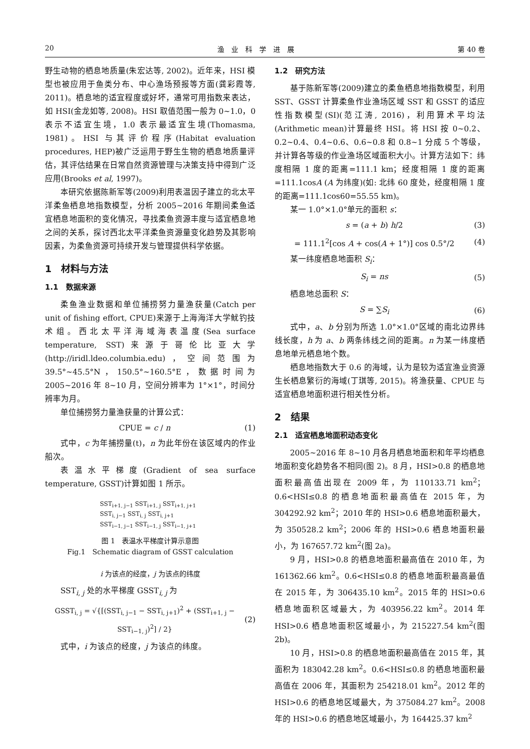20 渔　业　科　学　进　展 第 40 卷
野生动物的栖息地质量(朱宏达等, 2002)。近年来，HSI 模型也被应用于鱼类分布、中心渔场预报等方面(龚彩霞等, 2011)。栖息地的适宜程度或好坏，通常可用指数来表达，如 HSI(金龙如等, 2008)。HSI 取值范围一般为 0~1.0，0 表示不适宜生境，1.0 表示最适宜生境(Thomasma, 1981)。HSI 与其评价程序(Habitat evaluation procedures, HEP)被广泛运用于野生生物的栖息地质量评估，其评估结果在日常自然资源管理与决策支持中得到广泛应用(Brooks et al, 1997)。
本研究依据陈新军等(2009)利用表温因子建立的北太平洋柔鱼栖息地指数模型，分析 2005~2016 年期间柔鱼适宜栖息地面积的变化情况，寻找柔鱼资源丰度与适宜栖息地之间的关系，探讨西北太平洋柔鱼资源量变化趋势及其影响因素，为柔鱼资源可持续开发与管理提供科学依据。
1　材料与方法
1.1　数据来源
柔鱼渔业数据和单位捕捞努力量渔获量(Catch per unit of fishing effort, CPUE)来源于上海海洋大学鱿钓技术组。西北太平洋海域海表温度(Sea surface temperature, SST)来源于哥伦比亚大学(http://iridl.ldeo.columbia.edu)，空间范围为 39.5°~45.5°N，150.5°~160.5°E，数据时间为 2005~2016 年 8~10 月，空间分辨率为 1°×1°，时间分辨率为月。
单位捕捞努力量渔获量的计算公式：
CPUE = c / n (1)
式中，c 为年捕捞量(t)，n 为此年份在该区域内的作业船次。
表温水平梯度(Gradient of sea surface temperature, GSST)计算如图 1 所示。
SST<sub>i+1, j−1</sub> SST<sub>i+1, j</sub> SST<sub>i+1, j+1</sub>
SST<sub>i, j−1</sub> SST<sub>i, j</sub> SST<sub>i, j+1</sub>
SST<sub>i−1, j−1</sub> SST<sub>i−1, j</sub> SST<sub>i−1, j+1</sub>
图 1　表温水平梯度计算示意图
Fig.1　Schematic diagram of GSST calculation
i 为该点的经度，j 为该点的纬度
SST<sub>i, j</sub> 处的水平梯度 GSST<sub>i, j</sub> 为
GSST<sub>i, j</sub> = √{[(SST<sub>i, j−1</sub> − SST<sub>i, j+1</sub>)<sup>2</sup> + (SST<sub>i+1, j</sub> − SST<sub>i−1, j</sub>)<sup>2</sup>] / 2} (2)
式中，i 为该点的经度，j 为该点的纬度。
1.2　研究方法
基于陈新军等(2009)建立的柔鱼栖息地指数模型，利用 SST、GSST 计算柔鱼作业渔场区域 SST 和 GSST 的适应性指数模型(SI)(范江涛, 2016)，利用算术平均法(Arithmetic mean)计算最终 HSI。将 HSI 按 0~0.2、0.2~0.4、0.4~0.6、0.6~0.8 和 0.8~1 分成 5 个等级，并计算各等级的作业渔场区域面积大小。计算方法如下：纬度相隔 1 度的距离=111.1 km；经度相隔 1 度的距离=111.1cosA (A 为纬度)(如: 北纬 60 度处，经度相隔 1 度的距离=111.1cos60=55.55 km)。
某一 1.0°×1.0°单元的面积 s：
s = (a + b) h/2 (3)
= 111.1<sup>2</sup>[cos A + cos(A + 1°)] cos 0.5°/2 (4)
某一纬度栖息地面积 S<sub>i</sub>：
S<sub>i</sub> = ns (5)
栖息地总面积 S：
S = ∑S<sub>i</sub> (6)
式中，a、b 分别为所选 1.0°×1.0°区域的南北边界纬线长度，h 为 a、b 两条纬线之间的距离。n 为某一纬度栖息地单元栖息地个数。
栖息地指数大于 0.6 的海域，认为是较为适宜渔业资源生长栖息繁衍的海域(丁琪等, 2015)。将渔获量、CPUE 与适宜栖息地面积进行相关性分析。
2　结果
2.1　适宜栖息地面积动态变化
2005~2016 年 8~10 月各月栖息地面积和年平均栖息地面积变化趋势各不相同(图 2)。8 月，HSI>0.8 的栖息地面积最高值出现在 2009 年，为 110133.71 km<sup>2</sup>；0.6<HSI≤0.8 的栖息地面积最高值在 2015 年，为 304292.92 km<sup>2</sup>；2010 年的 HSI>0.6 栖息地面积最大，为 350528.2 km<sup>2</sup>；2006 年的 HSI>0.6 栖息地面积最小，为 167657.72 km<sup>2</sup>(图 2a)。
9 月，HSI>0.8 的栖息地面积最高值在 2010 年，为 161362.66 km<sup>2</sup>。0.6<HSI≤0.8 的栖息地面积最高最值在 2015 年，为 306435.10 km<sup>2</sup>。2015 年的 HSI>0.6 栖息地面积区域最大，为 403956.22 km<sup>2</sup>。2014 年 HSI>0.6 栖息地面积区域最小，为 215227.54 km<sup>2</sup>(图 2b)。
10 月，HSI>0.8 的栖息地面积最高值在 2015 年，其面积为 183042.28 km<sup>2</sup>。0.6<HSI≤0.8 的栖息地面积最高值在 2006 年，其面积为 254218.01 km<sup>2</sup>。2012 年的 HSI>0.6 的栖息地区域最大，为 375084.27 km<sup>2</sup>。2008 年的 HSI>0.6 的栖息地区域最小，为 164425.37 km<sup>2</sup>